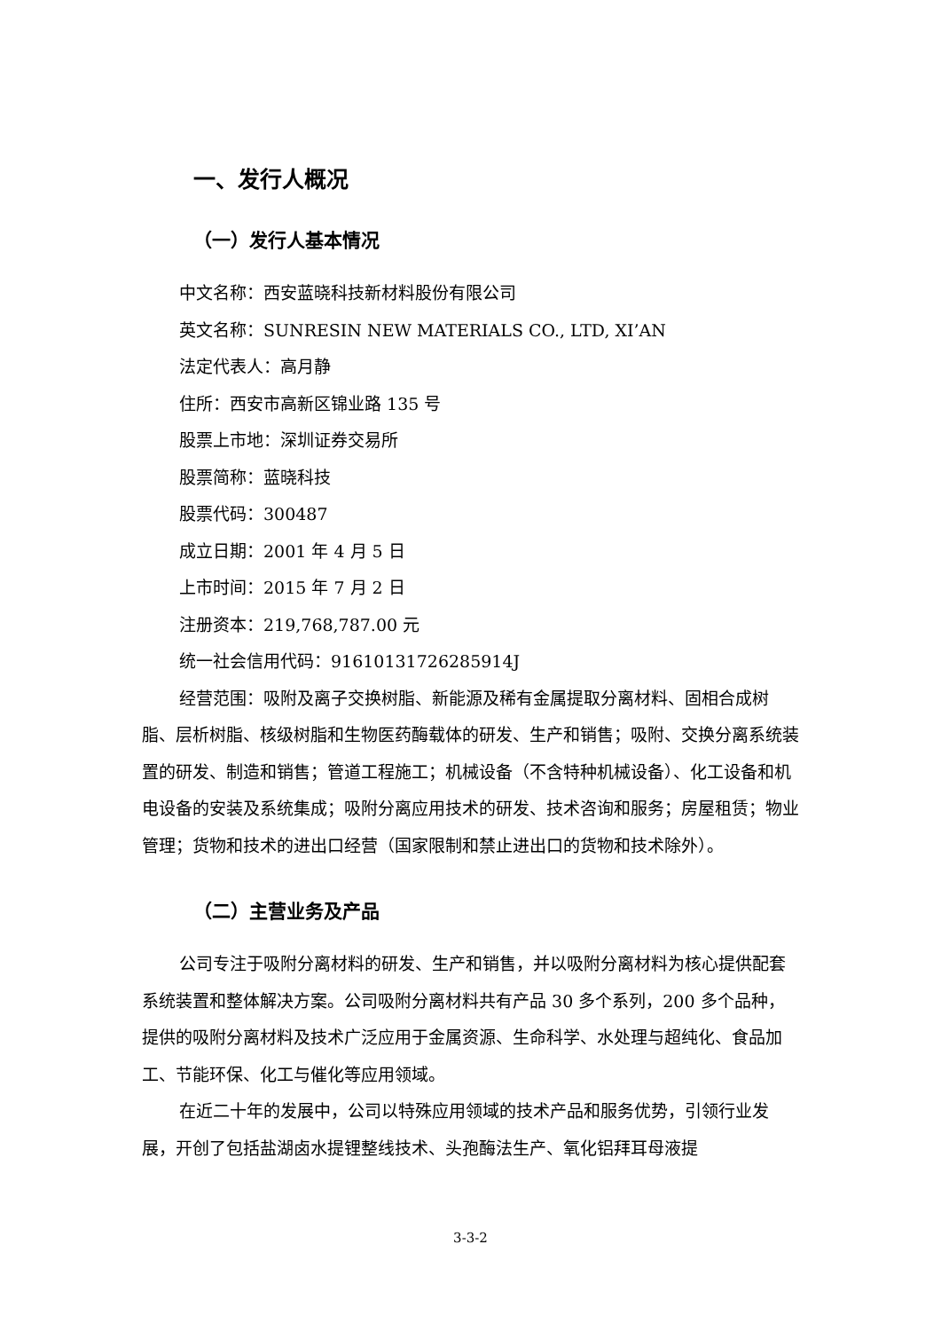一、发行人概况
（一）发行人基本情况
中文名称：西安蓝晓科技新材料股份有限公司
英文名称：SUNRESIN NEW MATERIALS CO., LTD, XI’AN
法定代表人：高月静
住所：西安市高新区锦业路 135 号
股票上市地：深圳证券交易所
股票简称：蓝晓科技
股票代码：300487
成立日期：2001 年 4 月 5 日
上市时间：2015 年 7 月 2 日
注册资本：219,768,787.00 元
统一社会信用代码：91610131726285914J
经营范围：吸附及离子交换树脂、新能源及稀有金属提取分离材料、固相合成树脂、层析树脂、核级树脂和生物医药酶载体的研发、生产和销售；吸附、交换分离系统装置的研发、制造和销售；管道工程施工；机械设备（不含特种机械设备）、化工设备和机电设备的安装及系统集成；吸附分离应用技术的研发、技术咨询和服务；房屋租赁；物业管理；货物和技术的进出口经营（国家限制和禁止进出口的货物和技术除外）。
（二）主营业务及产品
公司专注于吸附分离材料的研发、生产和销售，并以吸附分离材料为核心提供配套系统装置和整体解决方案。公司吸附分离材料共有产品 30 多个系列，200 多个品种，提供的吸附分离材料及技术广泛应用于金属资源、生命科学、水处理与超纯化、食品加工、节能环保、化工与催化等应用领域。
在近二十年的发展中，公司以特殊应用领域的技术产品和服务优势，引领行业发展，开创了包括盐湖卤水提锂整线技术、头孢酶法生产、氧化铝拜耳母液提
3-3-2